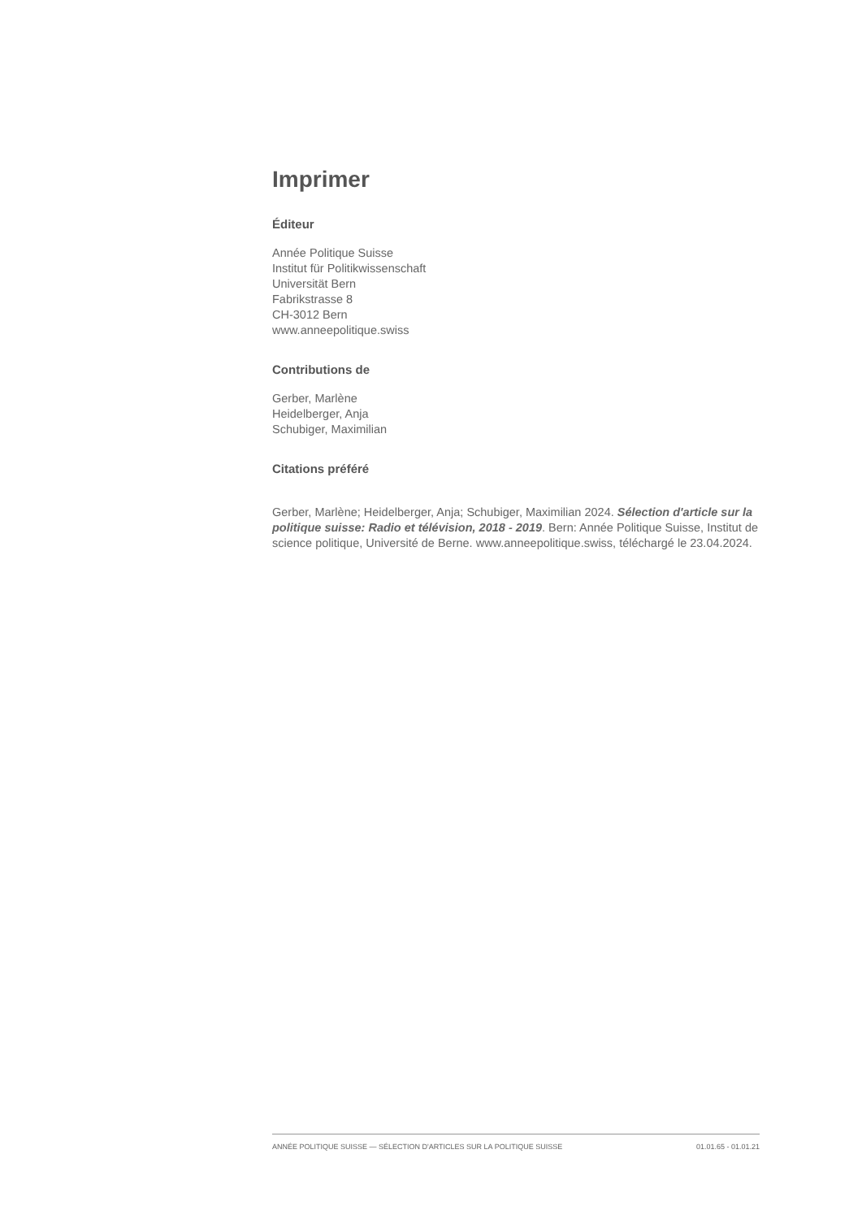Imprimer
Éditeur
Année Politique Suisse
Institut für Politikwissenschaft
Universität Bern
Fabrikstrasse 8
CH-3012 Bern
www.anneepolitique.swiss
Contributions de
Gerber, Marlène
Heidelberger, Anja
Schubiger, Maximilian
Citations préféré
Gerber, Marlène; Heidelberger, Anja; Schubiger, Maximilian 2024. Sélection d'article sur la politique suisse: Radio et télévision, 2018 - 2019. Bern: Année Politique Suisse, Institut de science politique, Université de Berne. www.anneepolitique.swiss, téléchargé le 23.04.2024.
ANNÉE POLITIQUE SUISSE — SÉLECTION D'ARTICLES SUR LA POLITIQUE SUISSE 01.01.65 - 01.01.21